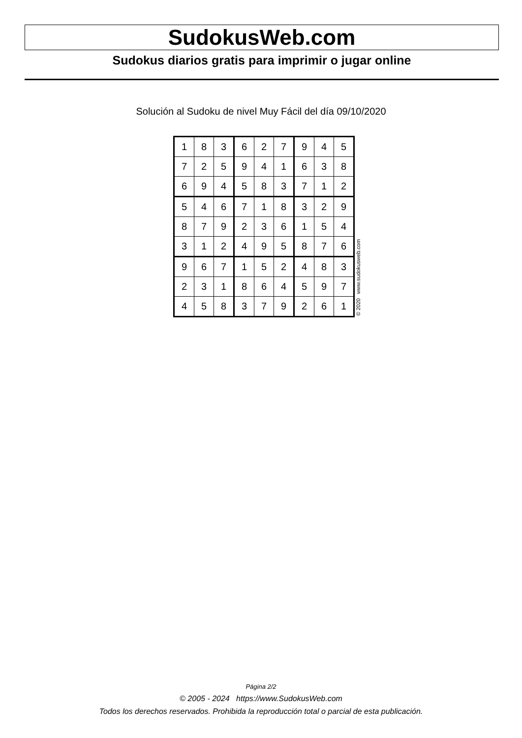SudokusWeb.com
Sudokus diarios gratis para imprimir o jugar online
Solución al Sudoku de nivel Muy Fácil del día 09/10/2020
| 1 | 8 | 3 | 6 | 2 | 7 | 9 | 4 | 5 |
| 7 | 2 | 5 | 9 | 4 | 1 | 6 | 3 | 8 |
| 6 | 9 | 4 | 5 | 8 | 3 | 7 | 1 | 2 |
| 5 | 4 | 6 | 7 | 1 | 8 | 3 | 2 | 9 |
| 8 | 7 | 9 | 2 | 3 | 6 | 1 | 5 | 4 |
| 3 | 1 | 2 | 4 | 9 | 5 | 8 | 7 | 6 |
| 9 | 6 | 7 | 1 | 5 | 2 | 4 | 8 | 3 |
| 2 | 3 | 1 | 8 | 6 | 4 | 5 | 9 | 7 |
| 4 | 5 | 8 | 3 | 7 | 9 | 2 | 6 | 1 |
© 2020 www.sudokusweb.com
Página 2/2
© 2005 - 2024 https://www.SudokusWeb.com
Todos los derechos reservados. Prohibida la reproducción total o parcial de esta publicación.